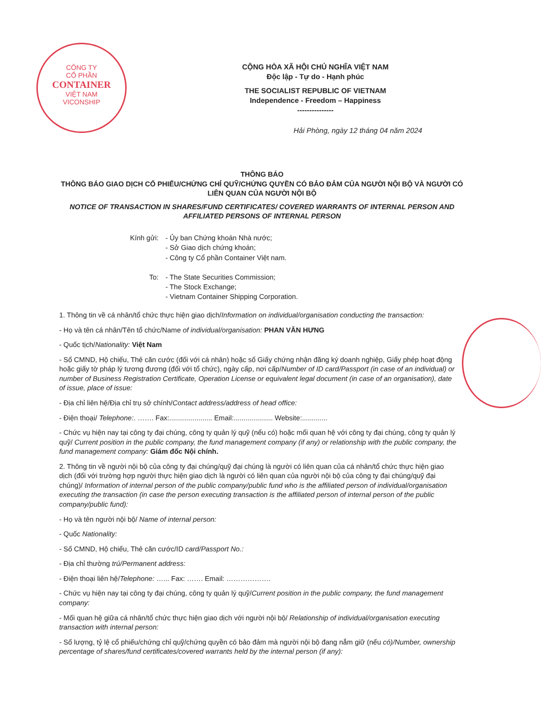CÔNG TY
CỔ PHẦN
CONTAINER
VIỆT NAM
VICONSHIP
CỘNG HÒA XÃ HỘI CHỦ NGHĨA VIỆT NAM
Độc lập - Tự do - Hạnh phúc
THE SOCIALIST REPUBLIC OF VIETNAM
Independence - Freedom – Happiness
---------------
Hải Phòng, ngày 12 tháng 04 năm 2024
THÔNG BÁO
THÔNG BÁO GIAO DỊCH CỔ PHIẾU/CHỨNG CHỈ QUỸ/CHỨNG QUYỀN CÓ BẢO ĐẢM CỦA NGƯỜI NỘI BỘ VÀ NGƯỜI CÓ LIÊN QUAN CỦA NGƯỜI NỘI BỘ
NOTICE OF TRANSACTION IN SHARES/FUND CERTIFICATES/ COVERED WARRANTS OF INTERNAL PERSON AND AFFILIATED PERSONS OF INTERNAL PERSON
| Kính gửi: | - Ủy ban Chứng khoán Nhà nước; - Sở Giao dịch chứng khoán; - Công ty Cổ phần Container Việt nam. |
| To: | - The State Securities Commission; - The Stock Exchange; - Vietnam Container Shipping Corporation. |
1. Thông tin về cá nhân/tổ chức thực hiện giao dịch/Information on individual/organisation conducting the transaction:
- Họ và tên cá nhân/Tên tổ chức/Name of individual/organisation: PHAN VĂN HƯNG
- Quốc tịch/Nationality: Việt Nam
- Số CMND, Hộ chiếu, Thẻ căn cước (đối với cá nhân) hoặc số Giấy chứng nhận đăng ký doanh nghiệp, Giấy phép hoạt động hoặc giấy tờ pháp lý tương đương (đối với tổ chức), ngày cấp, nơi cấp/Number of ID card/Passport (in case of an individual) or number of Business Registration Certificate, Operation License or equivalent legal document (in case of an organisation), date of issue, place of issue:
- Địa chỉ liên hệ/Địa chỉ trụ sở chính/Contact address/address of head office:
- Điện thoại/ Telephone:. ……. Fax:...................... Email:.................... Website:.............
- Chức vụ hiện nay tại công ty đại chúng, công ty quản lý quỹ (nếu có) hoặc mối quan hệ với công ty đại chúng, công ty quản lý quỹ/ Current position in the public company, the fund management company (if any) or relationship with the public company, the fund management company: Giám đốc Nội chính.
2. Thông tin về người nội bộ của công ty đại chúng/quỹ đại chúng là người có liên quan của cá nhân/tổ chức thực hiện giao dịch (đối với trường hợp người thực hiện giao dịch là người có liên quan của người nội bộ của công ty đại chúng/quỹ đại chúng)/ Information of internal person of the public company/public fund who is the affiliated person of individual/organisation executing the transaction (in case the person executing transaction is the affiliated person of internal person of the public company/public fund):
- Họ và tên người nội bộ/ Name of internal person:
- Quốc Nationality:
- Số CMND, Hộ chiếu, Thẻ căn cước/ID card/Passport No.:
- Địa chỉ thường trú/Permanent address:
- Điện thoại liên hệ/Telephone: …... Fax: ……. Email: ……………….
- Chức vụ hiện nay tại công ty đại chúng, công ty quản lý quỹ/Current position in the public company, the fund management company:
- Mối quan hệ giữa cá nhân/tổ chức thực hiện giao dịch với người nội bộ/ Relationship of individual/organisation executing transaction with internal person:
- Số lượng, tỷ lệ cổ phiếu/chứng chỉ quỹ/chứng quyền có bảo đảm mà người nội bộ đang nắm giữ (nếu có)/Number, ownership percentage of shares/fund certificates/covered warrants held by the internal person (if any):